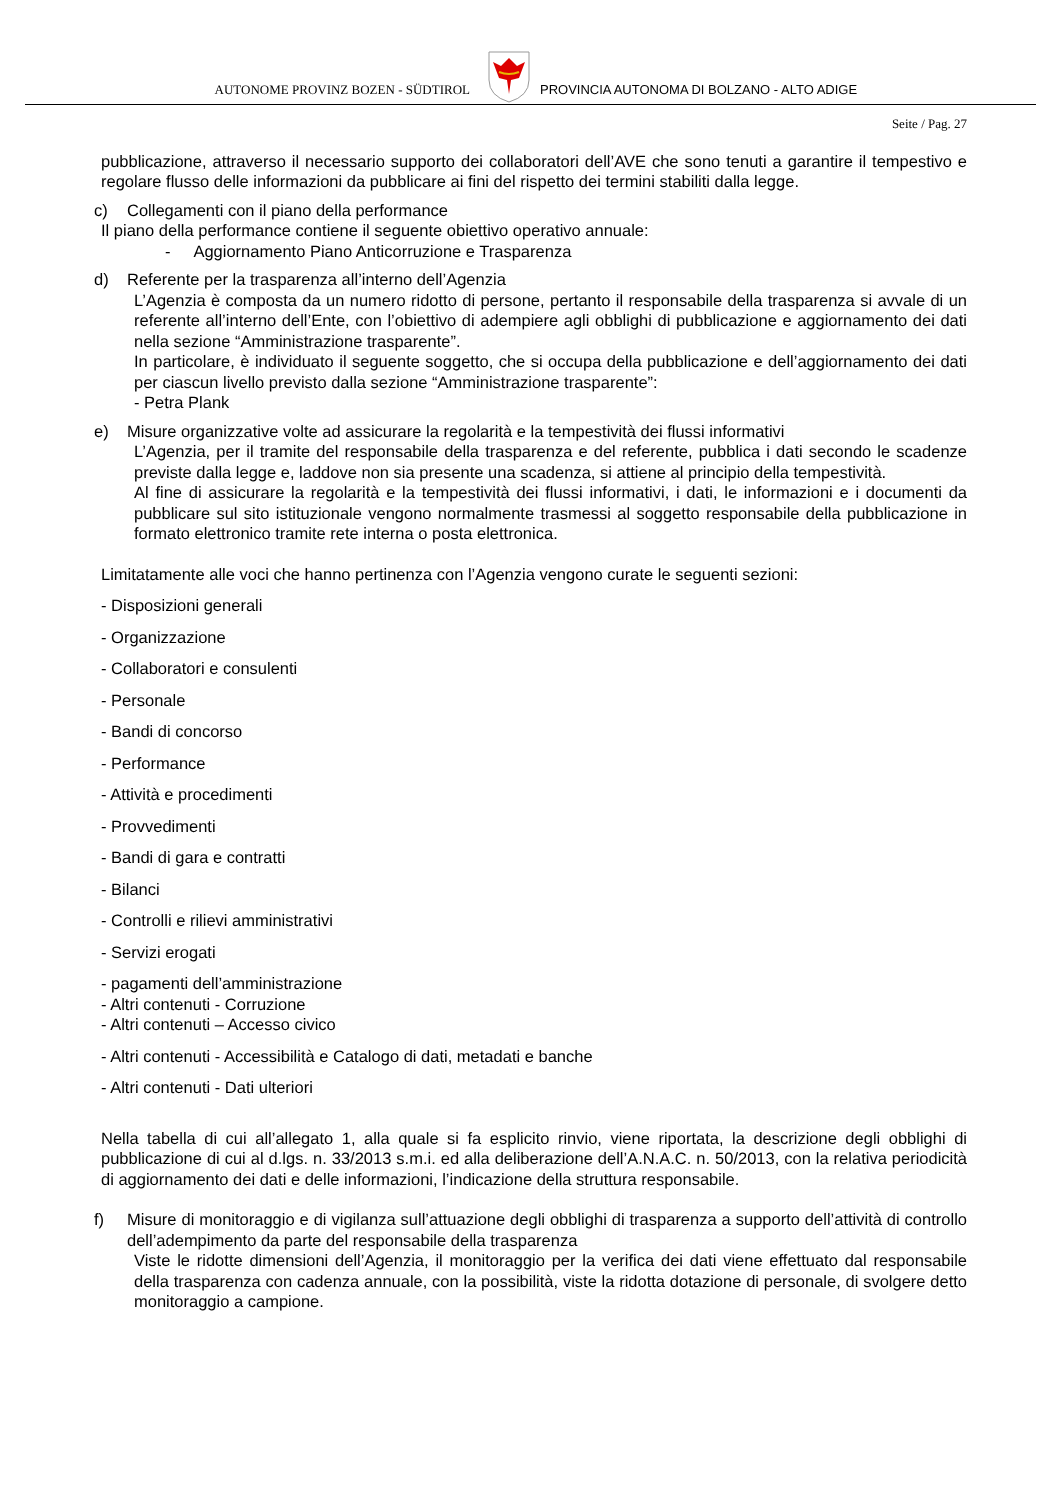AUTONOME PROVINZ BOZEN - SÜDTIROL
PROVINCIA AUTONOMA DI BOLZANO - ALTO ADIGE
Seite / Pag. 27
pubblicazione, attraverso il necessario supporto dei collaboratori dell’AVE che sono tenuti a garantire il tempestivo e regolare flusso delle informazioni da pubblicare ai fini del rispetto dei termini stabiliti dalla legge.
c) Collegamenti con il piano della performance
Il piano della performance contiene il seguente obiettivo operativo annuale:
- Aggiornamento Piano Anticorruzione e Trasparenza
d) Referente per la trasparenza all’interno dell’Agenzia
L’Agenzia è composta da un numero ridotto di persone, pertanto il responsabile della trasparenza si avvale di un referente all’interno dell’Ente, con l’obiettivo di adempiere agli obblighi di pubblicazione e aggiornamento dei dati nella sezione “Amministrazione trasparente”.
In particolare, è individuato il seguente soggetto, che si occupa della pubblicazione e dell’aggiornamento dei dati per ciascun livello previsto dalla sezione “Amministrazione trasparente”:
- Petra Plank
e) Misure organizzative volte ad assicurare la regolarità e la tempestività dei flussi informativi
L’Agenzia, per il tramite del responsabile della trasparenza e del referente, pubblica i dati secondo le scadenze previste dalla legge e, laddove non sia presente una scadenza, si attiene al principio della tempestività.
Al fine di assicurare la regolarità e la tempestività dei flussi informativi, i dati, le informazioni e i documenti da pubblicare sul sito istituzionale vengono normalmente trasmessi al soggetto responsabile della pubblicazione in formato elettronico tramite rete interna o posta elettronica.
Limitatamente alle voci che hanno pertinenza con l’Agenzia vengono curate le seguenti sezioni:
- Disposizioni generali
- Organizzazione
- Collaboratori e consulenti
- Personale
- Bandi di concorso
- Performance
- Attività e procedimenti
- Provvedimenti
- Bandi di gara e contratti
- Bilanci
- Controlli e rilievi amministrativi
- Servizi erogati
- pagamenti dell’amministrazione
- Altri contenuti - Corruzione
- Altri contenuti – Accesso civico
- Altri contenuti - Accessibilità e Catalogo di dati, metadati e banche
- Altri contenuti - Dati ulteriori
Nella tabella di cui all’allegato 1, alla quale si fa esplicito rinvio, viene riportata, la descrizione degli obblighi di pubblicazione di cui al d.lgs. n. 33/2013 s.m.i. ed alla deliberazione dell’A.N.A.C. n. 50/2013, con la relativa periodicità di aggiornamento dei dati e delle informazioni, l’indicazione della struttura responsabile.
f) Misure di monitoraggio e di vigilanza sull’attuazione degli obblighi di trasparenza a supporto dell’attività di controllo dell’adempimento da parte del responsabile della trasparenza
Viste le ridotte dimensioni dell’Agenzia, il monitoraggio per la verifica dei dati viene effettuato dal responsabile della trasparenza con cadenza annuale, con la possibilità, viste la ridotta dotazione di personale, di svolgere detto monitoraggio a campione.